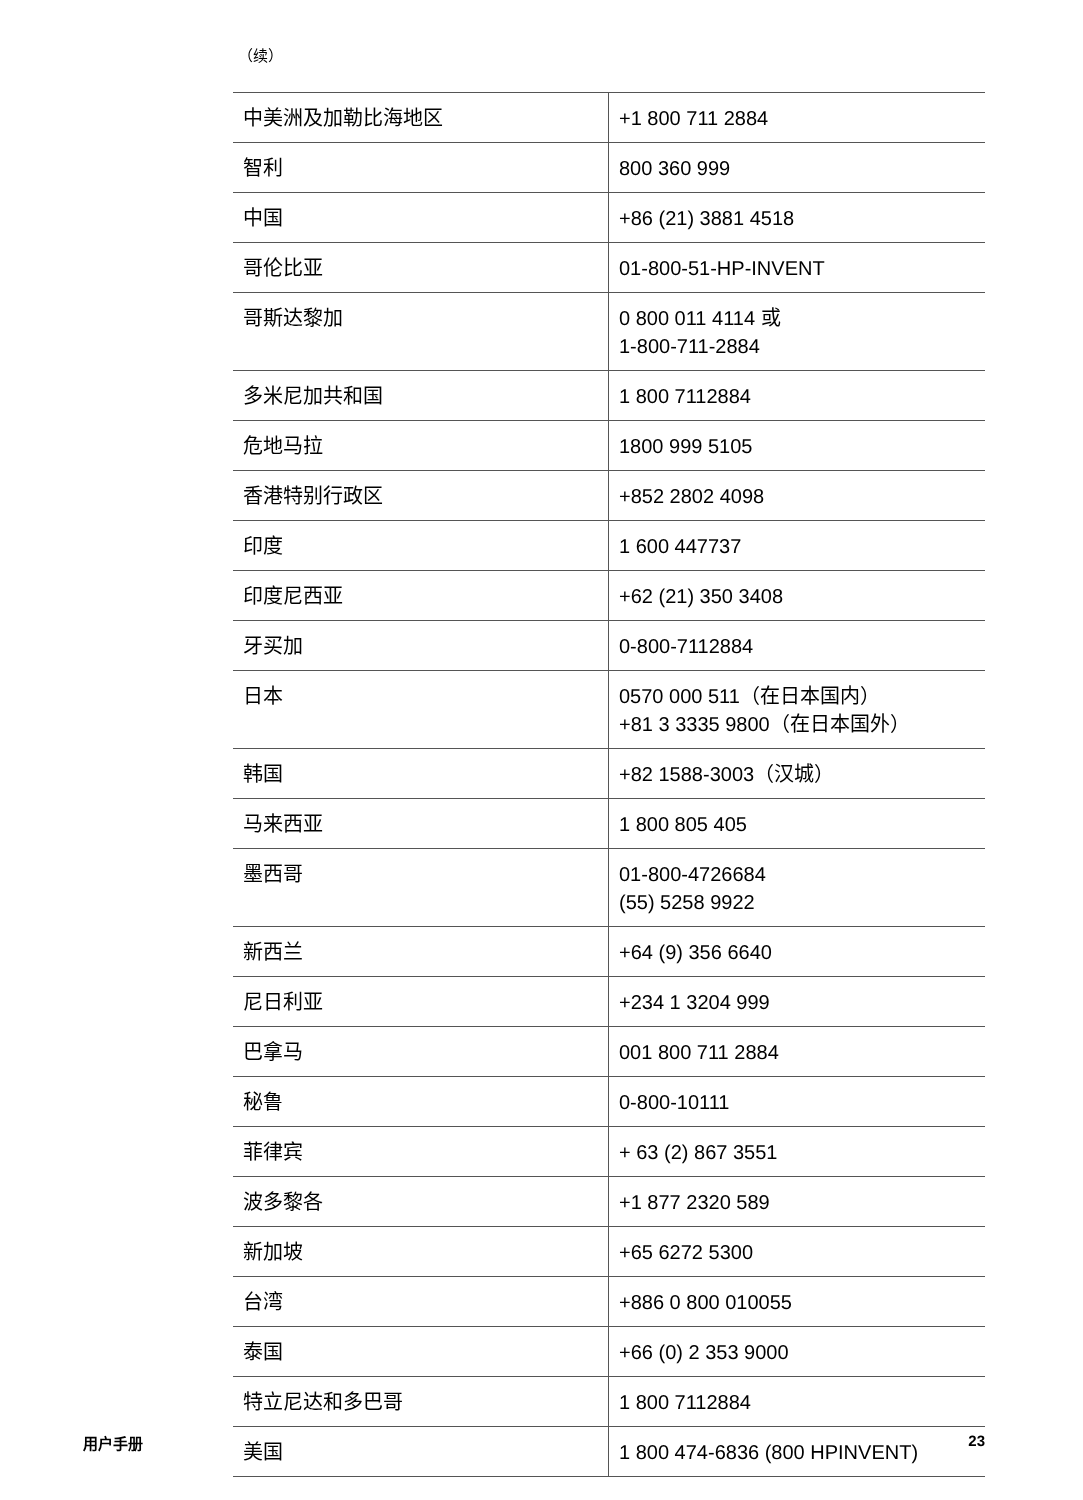（续）
| 中美洲及加勒比海地区 | +1 800 711 2884 |
| 智利 | 800 360 999 |
| 中国 | +86 (21) 3881 4518 |
| 哥伦比亚 | 01-800-51-HP-INVENT |
| 哥斯达黎加 | 0 800 011 4114 或 1-800-711-2884 |
| 多米尼加共和国 | 1 800 7112884 |
| 危地马拉 | 1800 999 5105 |
| 香港特别行政区 | +852 2802 4098 |
| 印度 | 1 600 447737 |
| 印度尼西亚 | +62 (21) 350 3408 |
| 牙买加 | 0-800-7112884 |
| 日本 | 0570 000 511（在日本国内） +81 3 3335 9800（在日本国外） |
| 韩国 | +82 1588-3003（汉城） |
| 马来西亚 | 1 800 805 405 |
| 墨西哥 | 01-800-4726684 (55) 5258 9922 |
| 新西兰 | +64 (9) 356 6640 |
| 尼日利亚 | +234 1 3204 999 |
| 巴拿马 | 001 800 711 2884 |
| 秘鲁 | 0-800-10111 |
| 菲律宾 | + 63 (2) 867 3551 |
| 波多黎各 | +1 877 2320 589 |
| 新加坡 | +65 6272 5300 |
| 台湾 | +886 0 800 010055 |
| 泰国 | +66 (0) 2 353 9000 |
| 特立尼达和多巴哥 | 1 800 7112884 |
| 美国 | 1 800 474-6836 (800 HPINVENT) |
用户手册 23